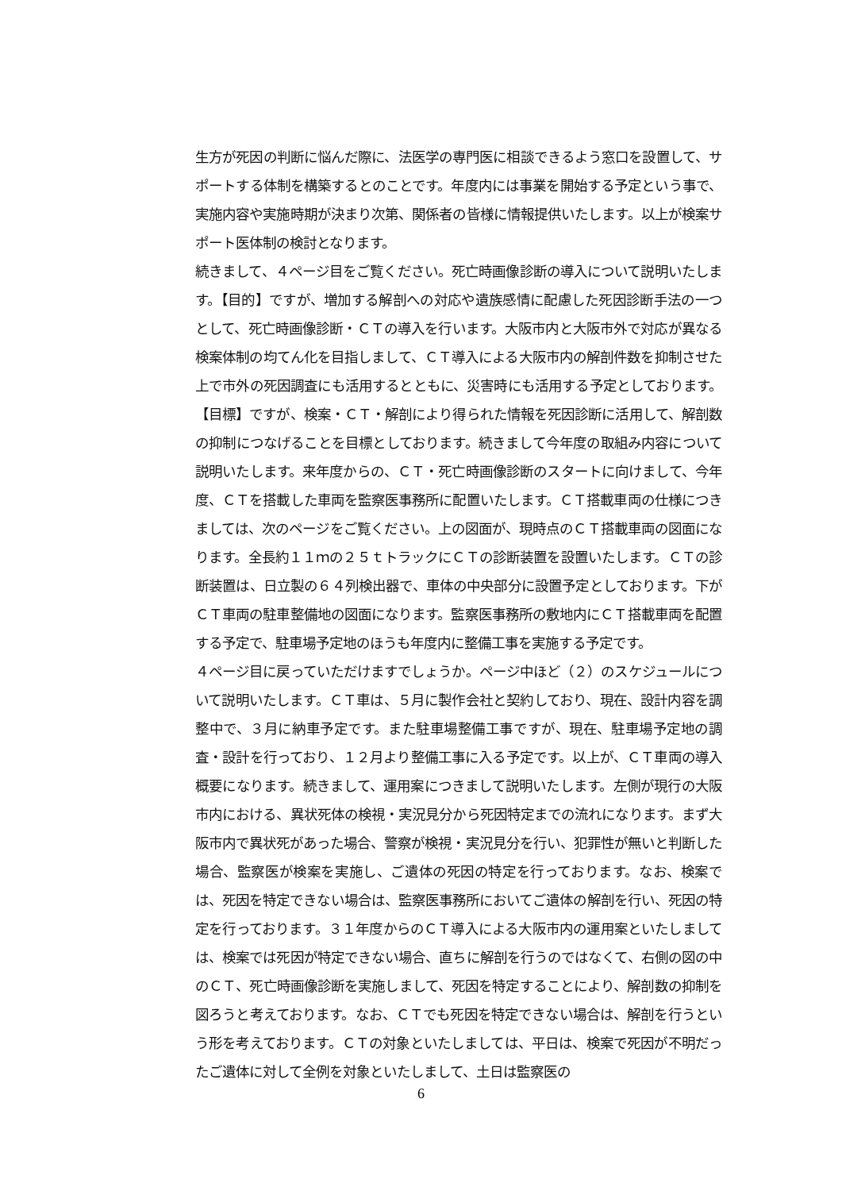生方が死因の判断に悩んだ際に、法医学の専門医に相談できるよう窓口を設置して、サポートする体制を構築するとのことです。年度内には事業を開始する予定という事で、実施内容や実施時期が決まり次第、関係者の皆様に情報提供いたします。以上が検案サポート医体制の検討となります。
続きまして、４ページ目をご覧ください。死亡時画像診断の導入について説明いたします。【目的】ですが、増加する解剖への対応や遺族感情に配慮した死因診断手法の一つとして、死亡時画像診断・ＣＴの導入を行います。大阪市内と大阪市外で対応が異なる検案体制の均てん化を目指しまして、ＣＴ導入による大阪市内の解剖件数を抑制させた上で市外の死因調査にも活用するとともに、災害時にも活用する予定としております。【目標】ですが、検案・ＣＴ・解剖により得られた情報を死因診断に活用して、解剖数の抑制につなげることを目標としております。続きまして今年度の取組み内容について説明いたします。来年度からの、ＣＴ・死亡時画像診断のスタートに向けまして、今年度、ＣＴを搭載した車両を監察医事務所に配置いたします。ＣＴ搭載車両の仕様につきましては、次のページをご覧ください。上の図面が、現時点のＣＴ搭載車両の図面になります。全長約１１ｍの２５ｔトラックにＣＴの診断装置を設置いたします。ＣＴの診断装置は、日立製の６４列検出器で、車体の中央部分に設置予定としております。下がＣＴ車両の駐車整備地の図面になります。監察医事務所の敷地内にＣＴ搭載車両を配置する予定で、駐車場予定地のほうも年度内に整備工事を実施する予定です。
４ページ目に戻っていただけますでしょうか。ページ中ほど（２）のスケジュールについて説明いたします。ＣＴ車は、５月に製作会社と契約しており、現在、設計内容を調整中で、３月に納車予定です。また駐車場整備工事ですが、現在、駐車場予定地の調査・設計を行っており、１２月より整備工事に入る予定です。以上が、ＣＴ車両の導入概要になります。続きまして、運用案につきまして説明いたします。左側が現行の大阪市内における、異状死体の検視・実況見分から死因特定までの流れになります。まず大阪市内で異状死があった場合、警察が検視・実況見分を行い、犯罪性が無いと判断した場合、監察医が検案を実施し、ご遺体の死因の特定を行っております。なお、検案では、死因を特定できない場合は、監察医事務所においてご遺体の解剖を行い、死因の特定を行っております。３１年度からのＣＴ導入による大阪市内の運用案といたしましては、検案では死因が特定できない場合、直ちに解剖を行うのではなくて、右側の図の中のＣＴ、死亡時画像診断を実施しまして、死因を特定することにより、解剖数の抑制を図ろうと考えております。なお、ＣＴでも死因を特定できない場合は、解剖を行うという形を考えております。ＣＴの対象といたしましては、平日は、検案で死因が不明だったご遺体に対して全例を対象といたしまして、土日は監察医の
6